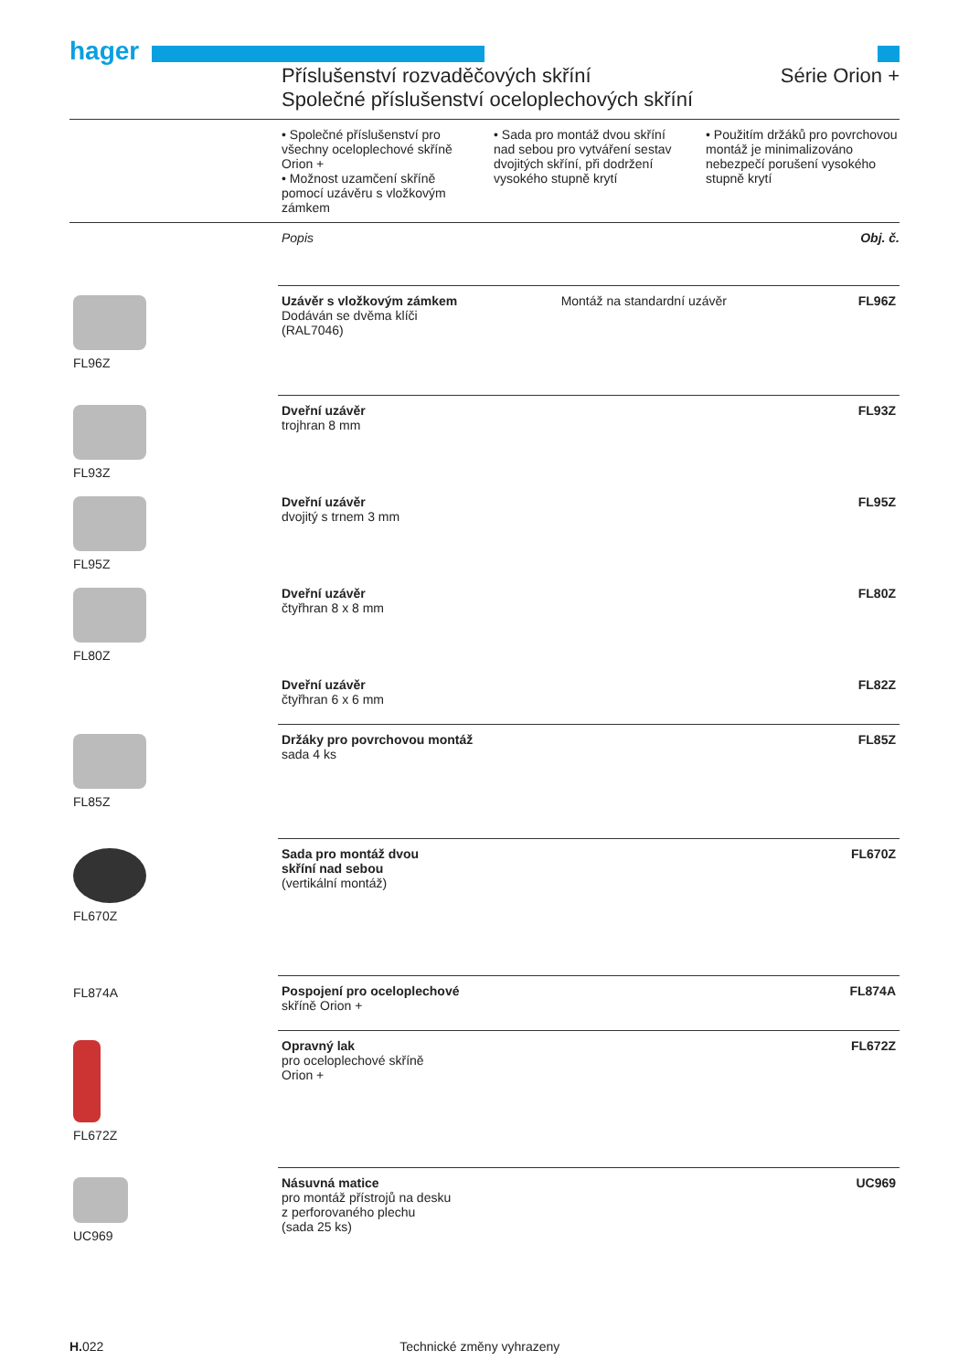hager
Příslušenství rozvaděčových skříní Série Orion +
Společné příslušenství oceloplechových skříní
• Společné příslušenství pro všechny oceloplechové skříně Orion +
• Možnost uzamčení skříně pomocí uzávěru s vložkovým zámkem
• Sada pro montáž dvou skříní nad sebou pro vytváření sestav dvojitých skříní, při dodržení vysokého stupně krytí
• Použitím držáků pro povrchovou montáž je minimalizováno nebezpečí porušení vysokého stupně krytí
Popis Obj. č.
| FL96Z | Uzávěr s vložkovým zámkem Dodáván se dvěma klíči (RAL7046) | Montáž na standardní uzávěr | FL96Z |
| FL93Z | Dveřní uzávěr trojhran 8 mm | | FL93Z |
| FL95Z | Dveřní uzávěr dvojitý s trnem 3 mm | | FL95Z |
| FL80Z | Dveřní uzávěr čtyřhran 8 x 8 mm | | FL80Z |
| | Dveřní uzávěr čtyřhran 6 x 6 mm | | FL82Z |
| FL85Z | Držáky pro povrchovou montáž sada 4 ks | | FL85Z |
| FL670Z | Sada pro montáž dvou skříní nad sebou (vertikální montáž) | | FL670Z |
| FL874A | Pospojení pro oceloplechové skříně Orion + | | FL874A |
| FL672Z | Opravný lak pro oceloplechové skříně Orion + | | FL672Z |
| UC969 | Násuvná matice pro montáž přístrojů na desku z perforovaného plechu (sada 25 ks) | | UC969 |
H. 022 Technické změny vyhrazeny